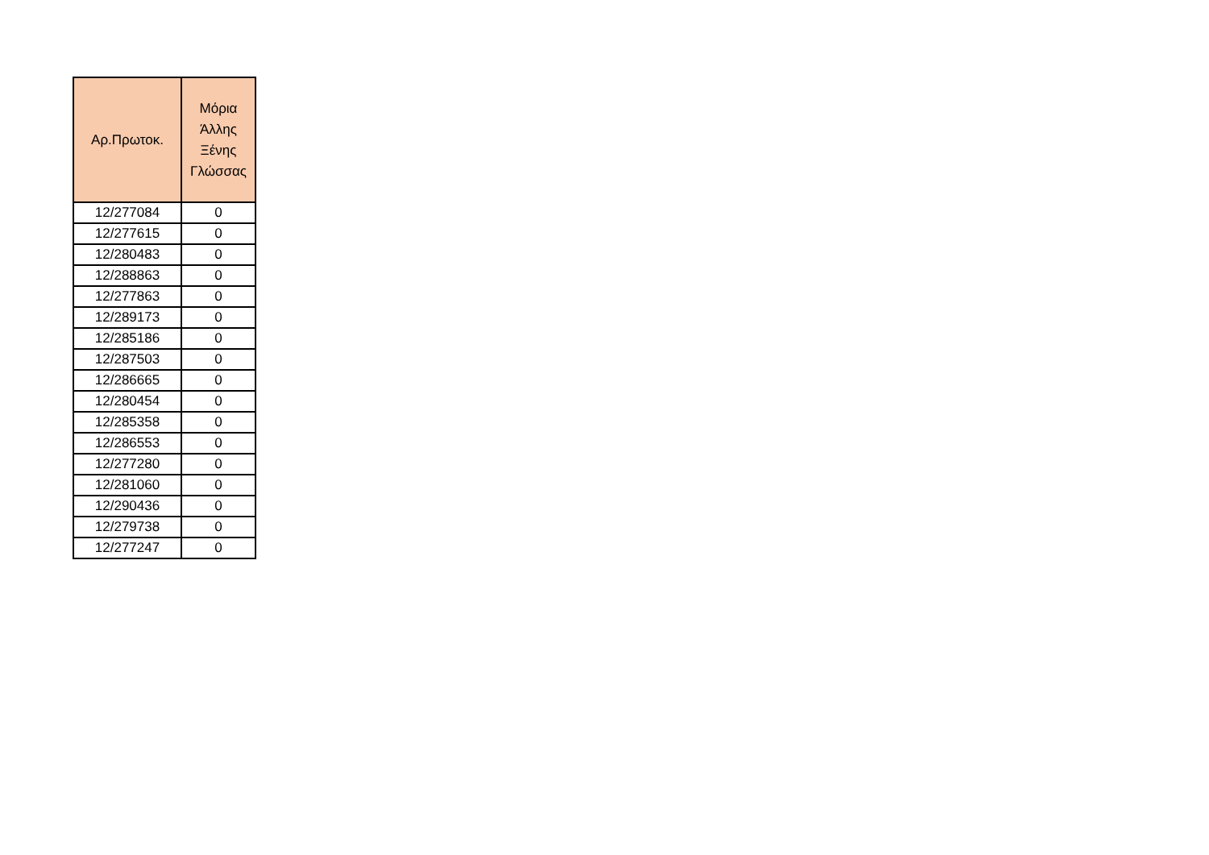| Αρ.Πρωτοκ. | Μόρια Άλλης Ξένης Γλώσσας |
| --- | --- |
| 12/277084 | 0 |
| 12/277615 | 0 |
| 12/280483 | 0 |
| 12/288863 | 0 |
| 12/277863 | 0 |
| 12/289173 | 0 |
| 12/285186 | 0 |
| 12/287503 | 0 |
| 12/286665 | 0 |
| 12/280454 | 0 |
| 12/285358 | 0 |
| 12/286553 | 0 |
| 12/277280 | 0 |
| 12/281060 | 0 |
| 12/290436 | 0 |
| 12/279738 | 0 |
| 12/277247 | 0 |